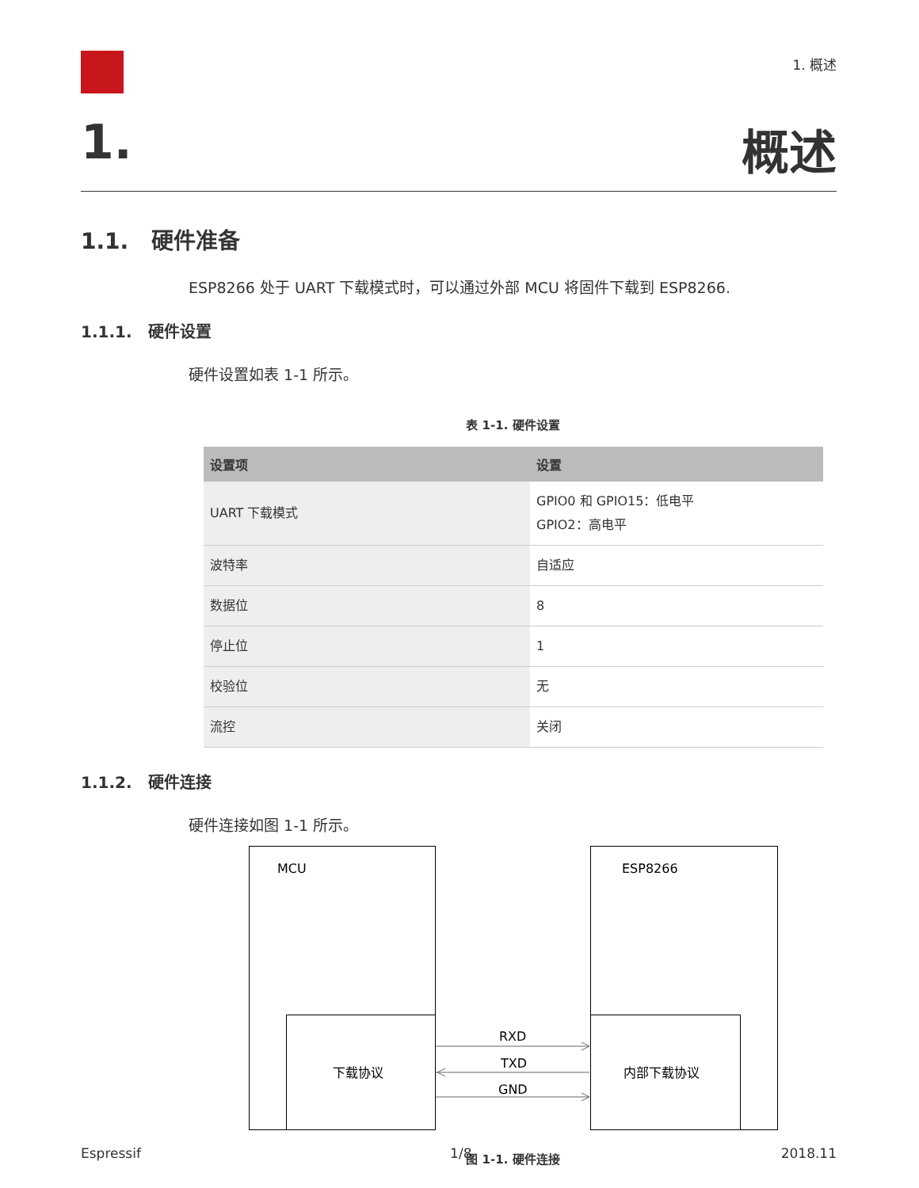1. 概述
1. 概述
1.1. 硬件准备
ESP8266 处于 UART 下载模式时，可以通过外部 MCU 将固件下载到 ESP8266.
1.1.1. 硬件设置
硬件设置如表 1-1 所示。
表 1-1. 硬件设置
| 设置项 | 设置 |
| --- | --- |
| UART 下载模式 | GPIO0 和 GPIO15：低电平 GPIO2：高电平 |
| 波特率 | 自适应 |
| 数据位 | 8 |
| 停止位 | 1 |
| 校验位 | 无 |
| 流控 | 关闭 |
1.1.2. 硬件连接
硬件连接如图 1-1 所示。
MCU
ESP8266
下载协议
内部下载协议
RXD
TXD
GND
图 1-1. 硬件连接
Espressif 1/8 2018.11